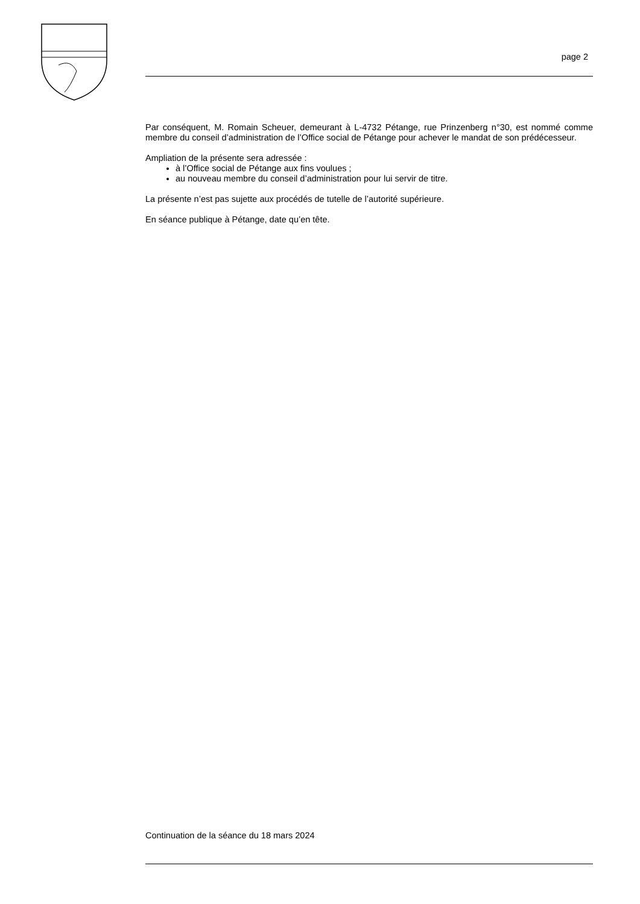page 2
Par conséquent, M. Romain Scheuer, demeurant à L-4732 Pétange, rue Prinzenberg n°30, est nommé comme membre du conseil d’administration de l’Office social de Pétange pour achever le mandat de son prédécesseur.
Ampliation de la présente sera adressée :
à l’Office social de Pétange aux fins voulues ;
au nouveau membre du conseil d’administration pour lui servir de titre.
La présente n’est pas sujette aux procédés de tutelle de l’autorité supérieure.
En séance publique à Pétange, date qu’en tête.
Continuation de la séance du 18 mars 2024